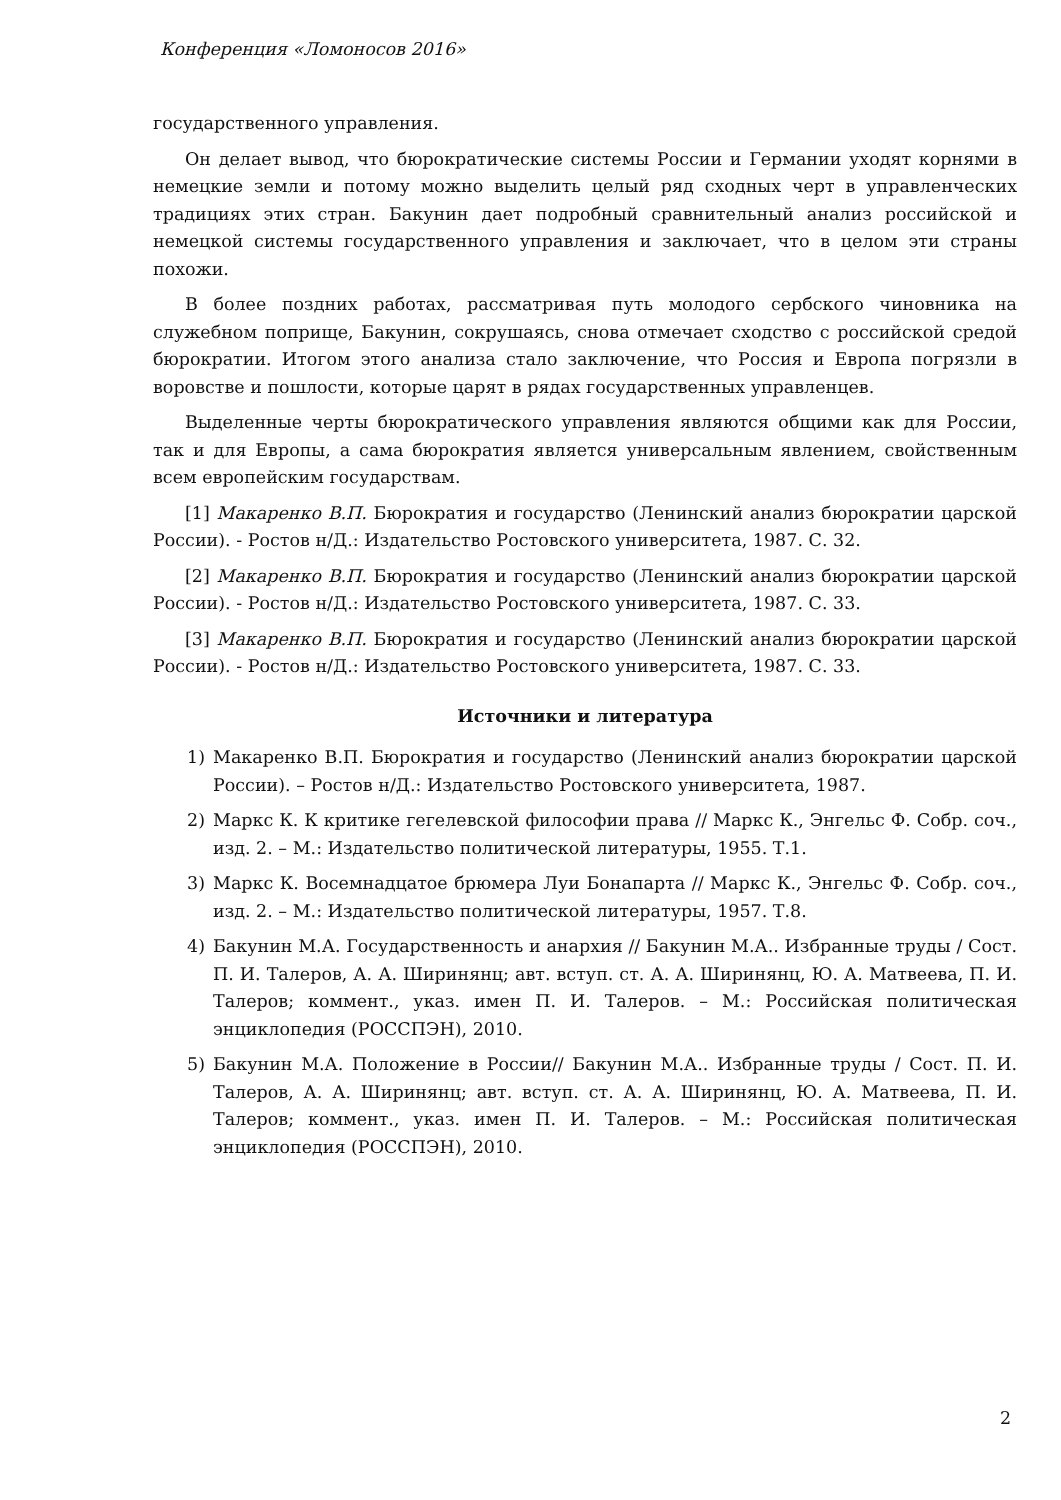Конференция «Ломоносов 2016»
государственного управления.
Он делает вывод, что бюрократические системы России и Германии уходят корнями в немецкие земли и потому можно выделить целый ряд сходных черт в управленческих традициях этих стран. Бакунин дает подробный сравнительный анализ российской и немецкой системы государственного управления и заключает, что в целом эти страны похожи.
В более поздних работах, рассматривая путь молодого сербского чиновника на служебном поприще, Бакунин, сокрушаясь, снова отмечает сходство с российской средой бюрократии. Итогом этого анализа стало заключение, что Россия и Европа погрязли в воровстве и пошлости, которые царят в рядах государственных управленцев.
Выделенные черты бюрократического управления являются общими как для России, так и для Европы, а сама бюрократия является универсальным явлением, свойственным всем европейским государствам.
[1] Макаренко В.П. Бюрократия и государство (Ленинский анализ бюрократии царской России). - Ростов н/Д.: Издательство Ростовского университета, 1987. С. 32.
[2] Макаренко В.П. Бюрократия и государство (Ленинский анализ бюрократии царской России). - Ростов н/Д.: Издательство Ростовского университета, 1987. С. 33.
[3] Макаренко В.П. Бюрократия и государство (Ленинский анализ бюрократии царской России). - Ростов н/Д.: Издательство Ростовского университета, 1987. С. 33.
Источники и литература
1) Макаренко В.П. Бюрократия и государство (Ленинский анализ бюрократии царской России). – Ростов н/Д.: Издательство Ростовского университета, 1987.
2) Маркс К. К критике гегелевской философии права // Маркс К., Энгельс Ф. Собр. соч., изд. 2. – М.: Издательство политической литературы, 1955. Т.1.
3) Маркс К. Восемнадцатое брюмера Луи Бонапарта // Маркс К., Энгельс Ф. Собр. соч., изд. 2. – М.: Издательство политической литературы, 1957. Т.8.
4) Бакунин М.А. Государственность и анархия // Бакунин М.А.. Избранные труды / Сост. П. И. Талеров, А. А. Ширинянц; авт. вступ. ст. А. А. Ширинянц, Ю. А. Матвеева, П. И. Талеров; коммент., указ. имен П. И. Талеров. – М.: Российская политическая энциклопедия (РОССПЭН), 2010.
5) Бакунин М.А. Положение в России// Бакунин М.А.. Избранные труды / Сост. П. И. Талеров, А. А. Ширинянц; авт. вступ. ст. А. А. Ширинянц, Ю. А. Матвеева, П. И. Талеров; коммент., указ. имен П. И. Талеров. – М.: Российская политическая энциклопедия (РОССПЭН), 2010.
2